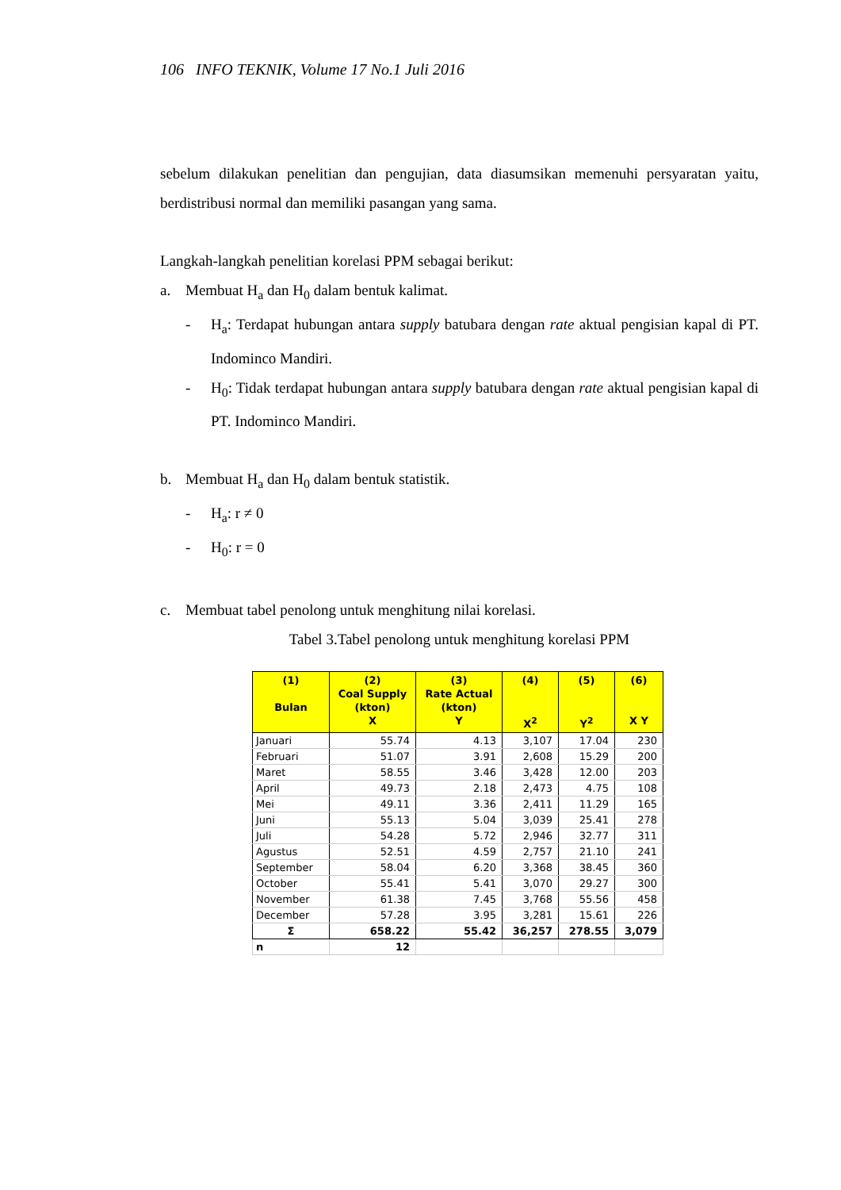106 INFO TEKNIK, Volume 17 No.1 Juli 2016
sebelum dilakukan penelitian dan pengujian, data diasumsikan memenuhi persyaratan yaitu, berdistribusi normal dan memiliki pasangan yang sama.
Langkah-langkah penelitian korelasi PPM sebagai berikut:
a. Membuat H<sub>a</sub> dan H<sub>0</sub> dalam bentuk kalimat.
- H<sub>a</sub>: Terdapat hubungan antara supply batubara dengan rate aktual pengisian kapal di PT. Indominco Mandiri.
- H<sub>0</sub>: Tidak terdapat hubungan antara supply batubara dengan rate aktual pengisian kapal di PT. Indominco Mandiri.
b. Membuat H<sub>a</sub> dan H<sub>0</sub> dalam bentuk statistik.
- H<sub>a</sub>: r ≠ 0
- H<sub>0</sub>: r = 0
c. Membuat tabel penolong untuk menghitung nilai korelasi.
Tabel 3.Tabel penolong untuk menghitung korelasi PPM
| (1) Bulan | (2) Coal Supply (kton) X | (3) Rate Actual (kton) Y | (4) X<sup>2</sup> | (5) Y<sup>2</sup> | (6) X Y |
| --- | --- | --- | --- | --- | --- |
| Januari | 55.74 | 4.13 | 3,107 | 17.04 | 230 |
| Februari | 51.07 | 3.91 | 2,608 | 15.29 | 200 |
| Maret | 58.55 | 3.46 | 3,428 | 12.00 | 203 |
| April | 49.73 | 2.18 | 2,473 | 4.75 | 108 |
| Mei | 49.11 | 3.36 | 2,411 | 11.29 | 165 |
| Juni | 55.13 | 5.04 | 3,039 | 25.41 | 278 |
| Juli | 54.28 | 5.72 | 2,946 | 32.77 | 311 |
| Agustus | 52.51 | 4.59 | 2,757 | 21.10 | 241 |
| September | 58.04 | 6.20 | 3,368 | 38.45 | 360 |
| October | 55.41 | 5.41 | 3,070 | 29.27 | 300 |
| November | 61.38 | 7.45 | 3,768 | 55.56 | 458 |
| December | 57.28 | 3.95 | 3,281 | 15.61 | 226 |
| Σ | 658.22 | 55.42 | 36,257 | 278.55 | 3,079 |
| n | 12 | | | | |